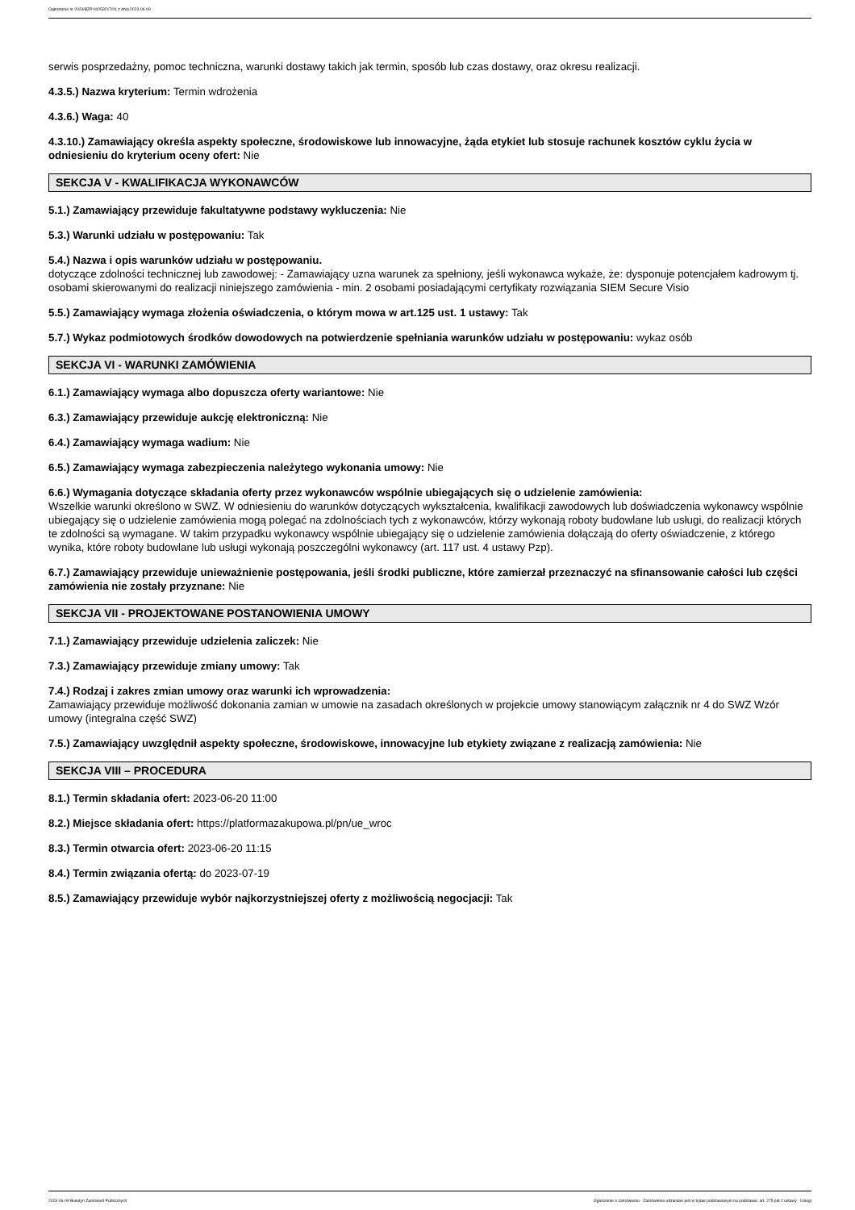Ogłoszenie nr 2023/BZP 00253217/01 z dnia 2023-06-09
serwis posprzedażny, pomoc techniczna, warunki dostawy takich jak termin, sposób lub czas dostawy, oraz okresu realizacji.
4.3.5.) Nazwa kryterium: Termin wdrożenia
4.3.6.) Waga: 40
4.3.10.) Zamawiający określa aspekty społeczne, środowiskowe lub innowacyjne, żąda etykiet lub stosuje rachunek kosztów cyklu życia w odniesieniu do kryterium oceny ofert: Nie
SEKCJA V - KWALIFIKACJA WYKONAWCÓW
5.1.) Zamawiający przewiduje fakultatywne podstawy wykluczenia: Nie
5.3.) Warunki udziału w postępowaniu: Tak
5.4.) Nazwa i opis warunków udziału w postępowaniu.
dotyczące zdolności technicznej lub zawodowej: - Zamawiający uzna warunek za spełniony, jeśli wykonawca wykaże, że: dysponuje potencjałem kadrowym tj. osobami skierowanymi do realizacji niniejszego zamówienia - min. 2 osobami posiadającymi certyfikaty rozwiązania SIEM Secure Visio
5.5.) Zamawiający wymaga złożenia oświadczenia, o którym mowa w art.125 ust. 1 ustawy: Tak
5.7.) Wykaz podmiotowych środków dowodowych na potwierdzenie spełniania warunków udziału w postępowaniu: wykaz osób
SEKCJA VI - WARUNKI ZAMÓWIENIA
6.1.) Zamawiający wymaga albo dopuszcza oferty wariantowe: Nie
6.3.) Zamawiający przewiduje aukcję elektroniczną: Nie
6.4.) Zamawiający wymaga wadium: Nie
6.5.) Zamawiający wymaga zabezpieczenia należytego wykonania umowy: Nie
6.6.) Wymagania dotyczące składania oferty przez wykonawców wspólnie ubiegających się o udzielenie zamówienia:
Wszelkie warunki określono w SWZ. W odniesieniu do warunków dotyczących wykształcenia, kwalifikacji zawodowych lub doświadczenia wykonawcy wspólnie ubiegający się o udzielenie zamówienia mogą polegać na zdolnościach tych z wykonawców, którzy wykonają roboty budowlane lub usługi, do realizacji których te zdolności są wymagane. W takim przypadku wykonawcy wspólnie ubiegający się o udzielenie zamówienia dołączają do oferty oświadczenie, z którego wynika, które roboty budowlane lub usługi wykonają poszczególni wykonawcy (art. 117 ust. 4 ustawy Pzp).
6.7.) Zamawiający przewiduje unieważnienie postępowania, jeśli środki publiczne, które zamierzał przeznaczyć na sfinansowanie całości lub części zamówienia nie zostały przyznane: Nie
SEKCJA VII - PROJEKTOWANE POSTANOWIENIA UMOWY
7.1.) Zamawiający przewiduje udzielenia zaliczek: Nie
7.3.) Zamawiający przewiduje zmiany umowy: Tak
7.4.) Rodzaj i zakres zmian umowy oraz warunki ich wprowadzenia:
Zamawiający przewiduje możliwość dokonania zamian w umowie na zasadach określonych w projekcie umowy stanowiącym załącznik nr 4 do SWZ Wzór umowy (integralna część SWZ)
7.5.) Zamawiający uwzględnił aspekty społeczne, środowiskowe, innowacyjne lub etykiety związane z realizacją zamówienia: Nie
SEKCJA VIII – PROCEDURA
8.1.) Termin składania ofert: 2023-06-20 11:00
8.2.) Miejsce składania ofert: https://platformazakupowa.pl/pn/ue_wroc
8.3.) Termin otwarcia ofert: 2023-06-20 11:15
8.4.) Termin związania ofertą: do 2023-07-19
8.5.) Zamawiający przewiduje wybór najkorzystniejszej oferty z możliwością negocjacji: Tak
2023-06-09 Biuletyn Zamówień Publicznych Ogłoszenie o zamówieniu - Zamówienie udzielane jest w trybie podstawowym na podstawie: art. 275 pkt 2 ustawy - Usługi